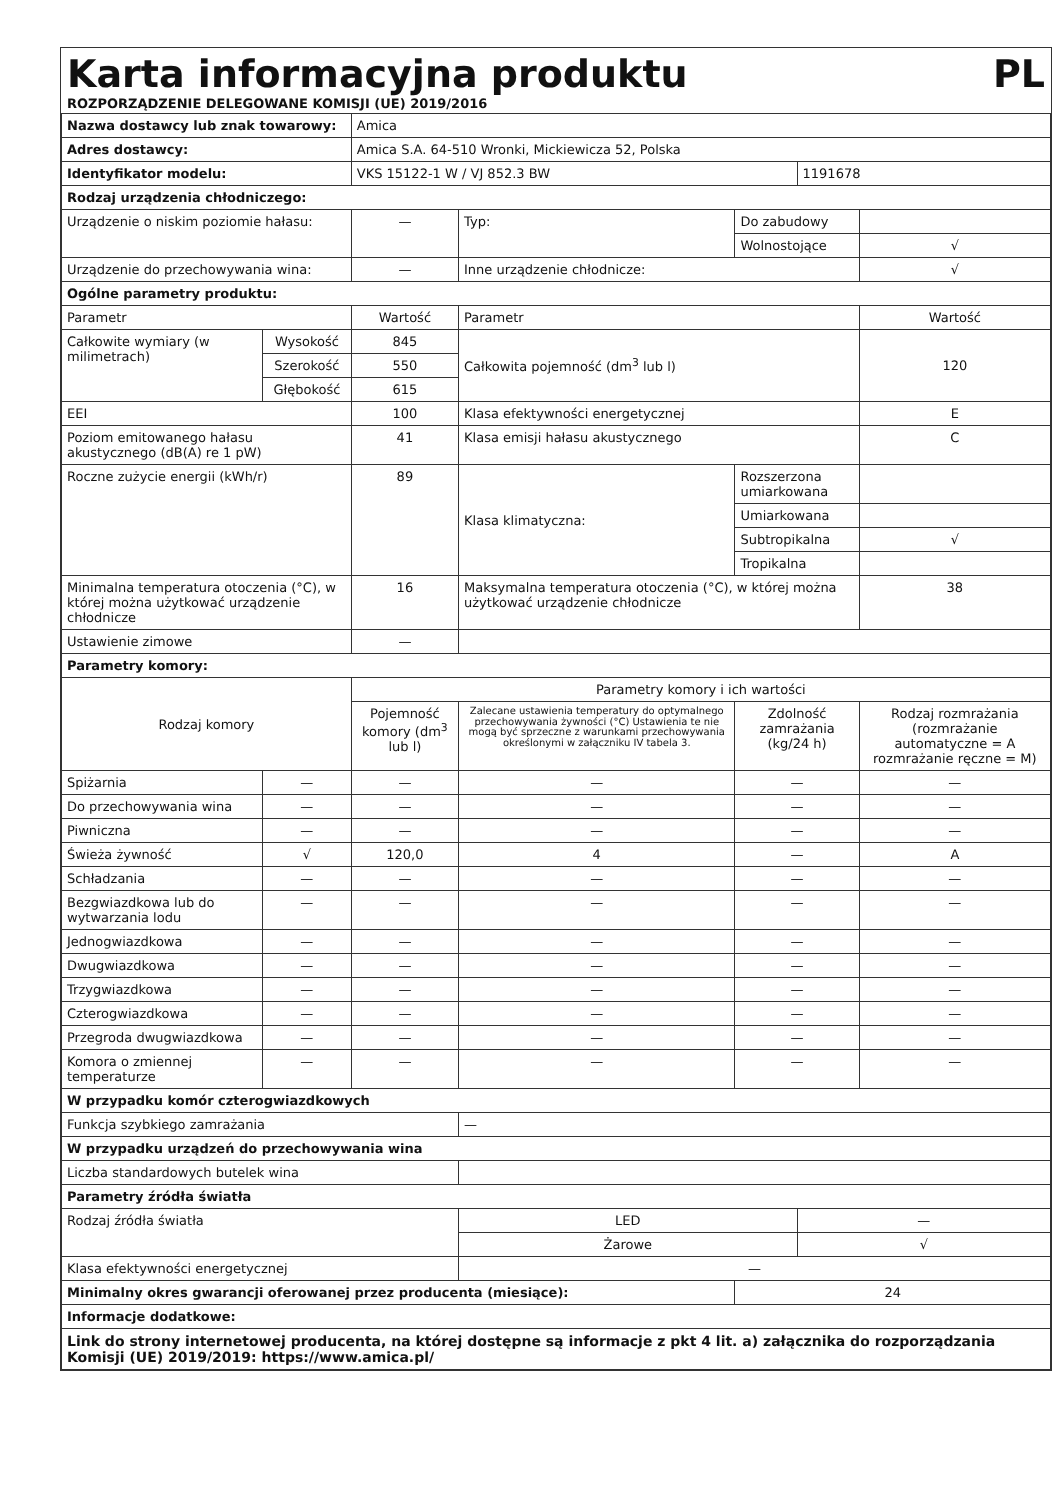Karta informacyjna produktu PL
ROZPORZĄDZENIE DELEGOWANE KOMISJI (UE) 2019/2016
| Nazwa dostawcy lub znak towarowy: | | | Amica | | | | |
| Adres dostawcy: | | | Amica S.A. 64-510 Wronki, Mickiewicza 52, Polska | | | | |
| Identyfikator modelu: | | | VKS 15122-1 W / VJ 852.3 BW | | | 1191678 | |
| Rodzaj urządzenia chłodniczego: | | | | | | | |
| Urządzenie o niskim poziomie hałasu: | | | — | Typ: | Do zabudowy | | |
| | | | | | Wolnostojące | | √ |
| Urządzenie do przechowywania wina: | | | — | Inne urządzenie chłodnicze: | | | √ |
| Ogólne parametry produktu: | | | | | | | |
| Parametr | | | Wartość | Parametr | | | Wartość |
| Całkowite wymiary (w milimetrach) | Wysokość | | 845 | Całkowita pojemność (dm<sup>3</sup> lub l) | | | 120 |
| | Szerokość | | 550 | | | | |
| | Głębokość | | 615 | | | | |
| EEI | | | 100 | Klasa efektywności energetycznej | | | E |
| Poziom emitowanego hałasu akustycznego (dB(A) re 1 pW) | | | 41 | Klasa emisji hałasu akustycznego | | | C |
| Roczne zużycie energii (kWh/r) | | | 89 | Klasa klimatyczna: | Rozszerzona umiarkowana | | |
| | | | | | Umiarkowana | | |
| | | | | | Subtropikalna | | √ |
| | | | | | Tropikalna | | |
| Minimalna temperatura otoczenia (°C), w której można użytkować urządzenie chłodnicze | | | 16 | Maksymalna temperatura otoczenia (°C), w której można użytkować urządzenie chłodnicze | | | 38 |
| Ustawienie zimowe | | | — | | | | |
| Parametry komory: | | | | | | | |
| Rodzaj komory | | | Parametry komory i ich wartości | | | | |
| | | | Pojemność komory (dm<sup>3</sup> lub l) | Zalecane ustawienia temperatury do optymalnego przechowywania żywności (°C) Ustawienia te nie mogą być sprzeczne z warunkami przechowywania określonymi w załączniku IV tabela 3. | Zdolność zamrażania (kg/24 h) | | Rodzaj rozmrażania (rozmrażanie automatyczne = A rozmrażanie ręczne = M) |
| Spiżarnia | | — | — | — | — | | — |
| Do przechowywania wina | | — | — | — | — | | — |
| Piwniczna | | — | — | — | — | | — |
| Świeża żywność | | √ | 120,0 | 4 | — | | A |
| Schładzania | | — | — | — | — | | — |
| Bezgwiazdkowa lub do wytwarzania lodu | | — | — | — | — | | — |
| Jednogwiazdkowa | | — | — | — | — | | — |
| Dwugwiazdkowa | | — | — | — | — | | — |
| Trzygwiazdkowa | | — | — | — | — | | — |
| Czterogwiazdkowa | | — | — | — | — | | — |
| Przegroda dwugwiazdkowa | | — | — | — | — | | — |
| Komora o zmiennej temperaturze | | — | — | — | — | | — |
| W przypadku komór czterogwiazdkowych | | | | | | | |
| Funkcja szybkiego zamrażania | | | | — | | | |
| W przypadku urządzeń do przechowywania wina | | | | | | | |
| Liczba standardowych butelek wina | | | | | | | |
| Parametry źródła światła | | | | | | | |
| Rodzaj źródła światła | | | | LED | | — | |
| | | | | Żarowe | | √ | |
| Klasa efektywności energetycznej | | | | — | | | |
| Minimalny okres gwarancji oferowanej przez producenta (miesiące): | | | | | 24 | | |
| Informacje dodatkowe: | | | | | | | |
| Link do strony internetowej producenta, na której dostępne są informacje z pkt 4 lit. a) załącznika do rozporządzania Komisji (UE) 2019/2019: https://www.amica.pl/ | | | | | | | |